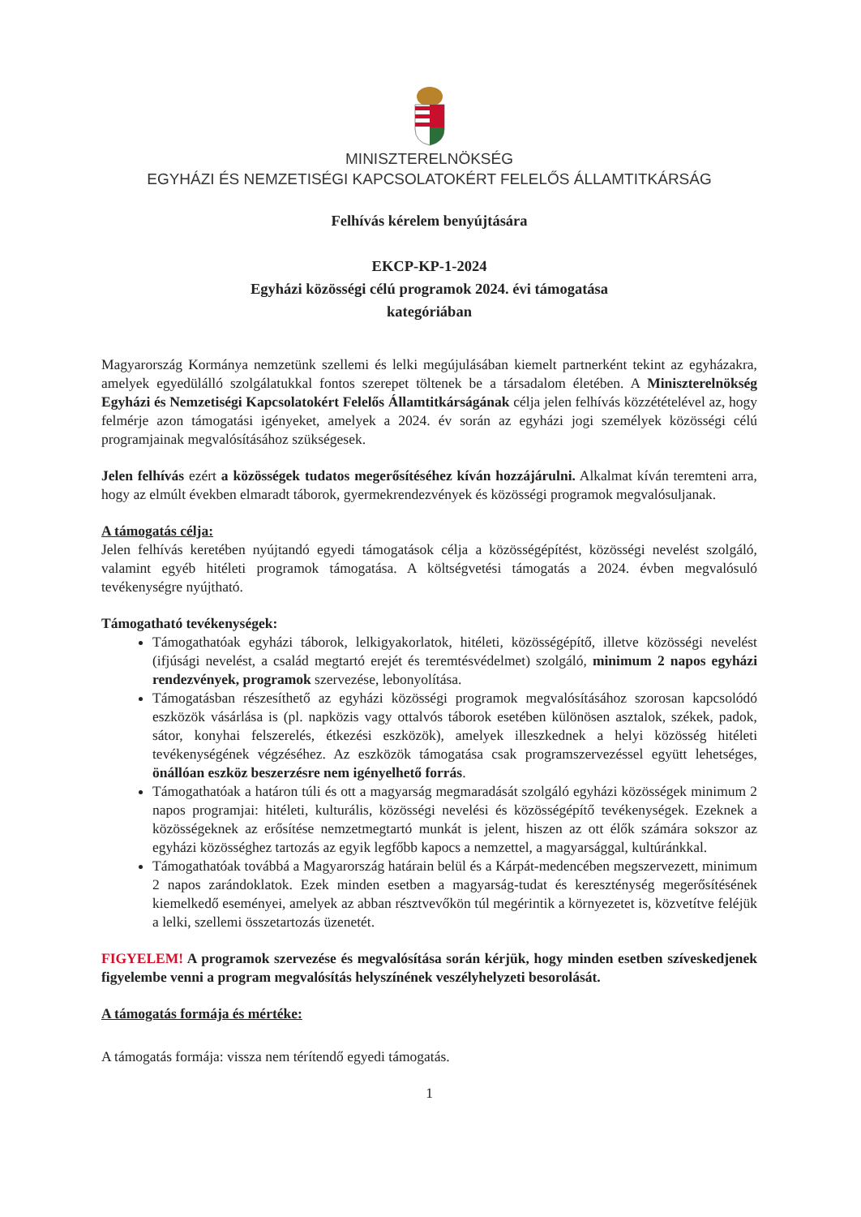MINISZTERELNÖKSÉG
EGYHÁZI ÉS NEMZETISÉGI KAPCSOLATOKÉRT FELELŐS ÁLLAMTITKÁRSÁG
Felhívás kérelem benyújtására
EKCP-KP-1-2024
Egyházi közösségi célú programok 2024. évi támogatása
kategóriában
Magyarország Kormánya nemzetünk szellemi és lelki megújulásában kiemelt partnerként tekint az egyházakra, amelyek egyedülálló szolgálatukkal fontos szerepet töltenek be a társadalom életében. A Miniszterelnökség Egyházi és Nemzetiségi Kapcsolatokért Felelős Államtitkárságának célja jelen felhívás közzétételével az, hogy felmérje azon támogatási igényeket, amelyek a 2024. év során az egyházi jogi személyek közösségi célú programjainak megvalósításához szükségesek.
Jelen felhívás ezért a közösségek tudatos megerősítéséhez kíván hozzájárulni. Alkalmat kíván teremteni arra, hogy az elmúlt években elmaradt táborok, gyermekrendezvények és közösségi programok megvalósuljanak.
A támogatás célja:
Jelen felhívás keretében nyújtandó egyedi támogatások célja a közösségépítést, közösségi nevelést szolgáló, valamint egyéb hitéleti programok támogatása. A költségvetési támogatás a 2024. évben megvalósuló tevékenységre nyújtható.
Támogatható tevékenységek:
Támogathatóak egyházi táborok, lelkigyakorlatok, hitéleti, közösségépítő, illetve közösségi nevelést (ifjúsági nevelést, a család megtartó erejét és teremtésvédelmet) szolgáló, minimum 2 napos egyházi rendezvények, programok szervezése, lebonyolítása.
Támogatásban részesíthető az egyházi közösségi programok megvalósításához szorosan kapcsolódó eszközök vásárlása is (pl. napközis vagy ottalvós táborok esetében különösen asztalok, székek, padok, sátor, konyhai felszerelés, étkezési eszközök), amelyek illeszkednek a helyi közösség hitéleti tevékenységének végzéséhez. Az eszközök támogatása csak programszervezéssel együtt lehetséges, önállóan eszköz beszerzésre nem igényelhető forrás.
Támogathatóak a határon túli és ott a magyarság megmaradását szolgáló egyházi közösségek minimum 2 napos programjai: hitéleti, kulturális, közösségi nevelési és közösségépítő tevékenységek. Ezeknek a közösségeknek az erősítése nemzetmegtartó munkát is jelent, hiszen az ott élők számára sokszor az egyházi közösséghez tartozás az egyik legfőbb kapocs a nemzettel, a magyarsággal, kultúránkkal.
Támogathatóak továbbá a Magyarország határain belül és a Kárpát-medencében megszervezett, minimum 2 napos zarándoklatok. Ezek minden esetben a magyarság-tudat és kereszténység megerősítésének kiemelkedő eseményei, amelyek az abban résztvevőkön túl megérintik a környezetet is, közvetítve feléjük a lelki, szellemi összetartozás üzenetét.
FIGYELEM! A programok szervezése és megvalósítása során kérjük, hogy minden esetben szíveskedjenek figyelembe venni a program megvalósítás helyszínének veszélyhelyzeti besorolását.
A támogatás formája és mértéke:
A támogatás formája: vissza nem térítendő egyedi támogatás.
1